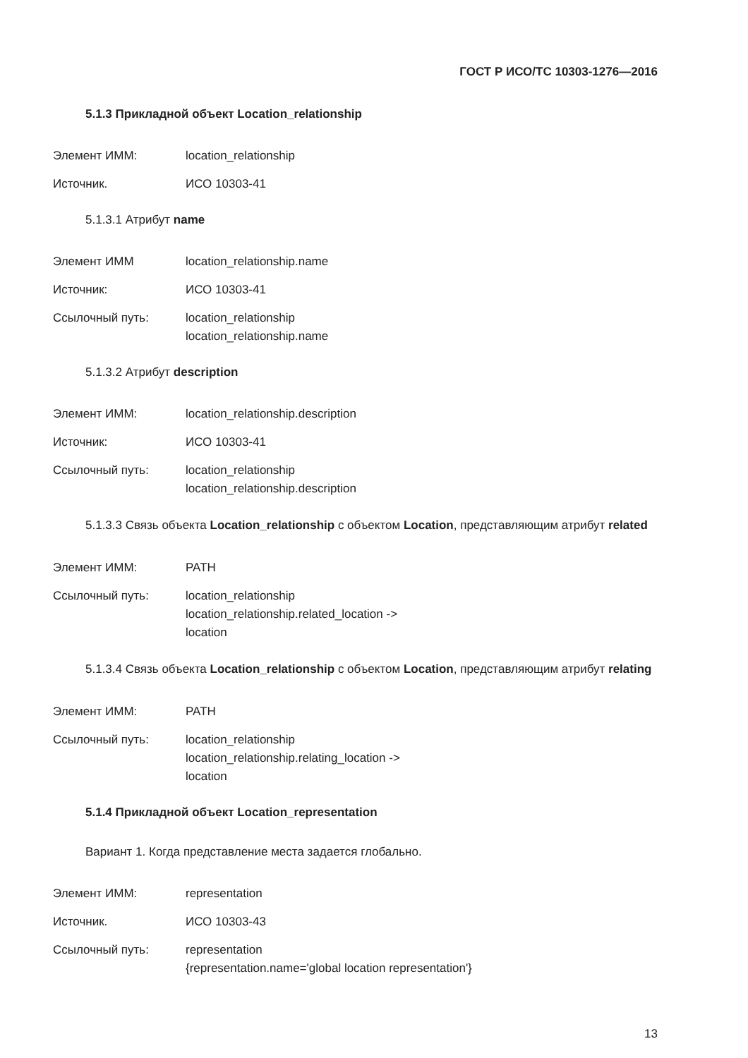ГОСТ Р ИСО/ТС 10303-1276—2016
5.1.3 Прикладной объект Location_relationship
Элемент ИММ: location_relationship
Источник. ИСО 10303-41
5.1.3.1 Атрибут name
Элемент ИММ location_relationship.name
Источник: ИСО 10303-41
Ссылочный путь: location_relationship
location_relationship.name
5.1.3.2 Атрибут description
Элемент ИММ: location_relationship.description
Источник: ИСО 10303-41
Ссылочный путь: location_relationship
location_relationship.description
5.1.3.3 Связь объекта Location_relationship с объектом Location, представляющим атрибут related
Элемент ИММ: PATH
Ссылочный путь: location_relationship
location_relationship.related_location ->
location
5.1.3.4 Связь объекта Location_relationship с объектом Location, представляющим атрибут relating
Элемент ИММ: PATH
Ссылочный путь: location_relationship
location_relationship.relating_location ->
location
5.1.4 Прикладной объект Location_representation
Вариант 1. Когда представление места задается глобально.
Элемент ИММ: representation
Источник. ИСО 10303-43
Ссылочный путь: representation
{representation.name='global location representation'}
13